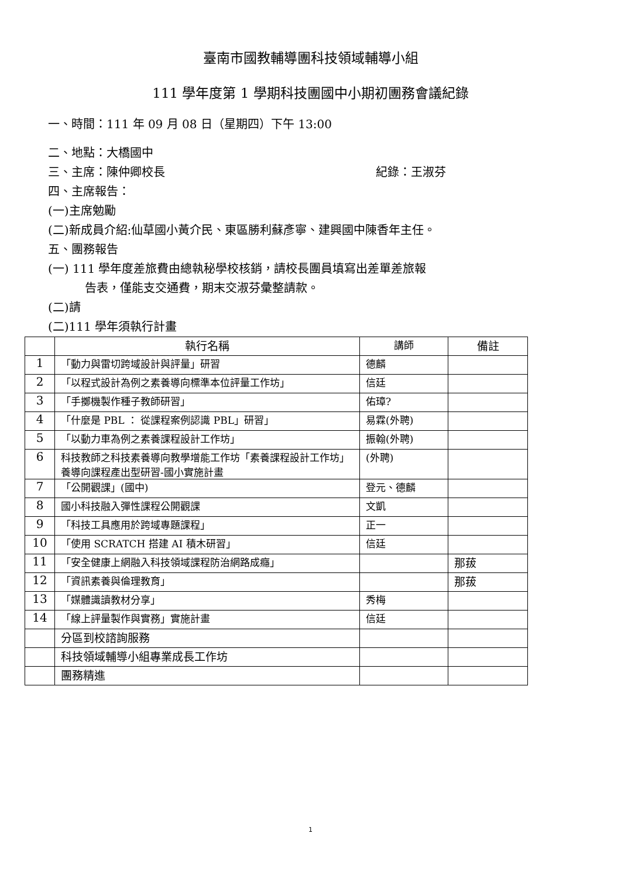臺南市國教輔導團科技領域輔導小組
111 學年度第 1 學期科技團國中小期初團務會議紀錄
一、時間：111 年 09 月 08 日（星期四）下午 13:00
二、地點：大橋國中
三、主席：陳仲卿校長 紀錄：王淑芬
四、主席報告：
(一)主席勉勵
(二)新成員介紹:仙草國小黃介民、東區勝利蘇彥寧、建興國中陳香年主任。
五、團務報告
(一) 111 學年度差旅費由總執秘學校核銷，請校長團員填寫出差單差旅報
告表，僅能支交通費，期末交淑芬彙整請款。
(二)請
(二)111 學年須執行計畫
| | 執行名稱 | 講師 | 備註 |
| --- | --- | --- | --- |
| 1 | 「動力與雷切跨域設計與評量」研習 | 德麟 | |
| 2 | 「以程式設計為例之素養導向標準本位評量工作坊」 | 信廷 | |
| 3 | 「手擲機製作種子教師研習」 | 佑璋? | |
| 4 | 「什麼是 PBL ： 從課程案例認識 PBL」研習」 | 易霖(外聘) | |
| 5 | 「以動力車為例之素養課程設計工作坊」 | 振翰(外聘) | |
| 6 | 科技教師之科技素養導向教學增能工作坊「素養課程設計工作坊」養導向課程產出型研習-國小實施計畫 | (外聘) | |
| 7 | 「公開觀課」(國中) | 登元、德麟 | |
| 8 | 國小科技融入彈性課程公開觀課 | 文凱 | |
| 9 | 「科技工具應用於跨域專題課程」 | 正一 | |
| 10 | 「使用 SCRATCH 搭建 AI 積木研習」 | 信廷 | |
| 11 | 「安全健康上網融入科技領域課程防治網路成癮」 | | 那菝 |
| 12 | 「資訊素養與倫理教育」 | | 那菝 |
| 13 | 「媒體識讀教材分享」 | 秀梅 | |
| 14 | 「線上評量製作與實務」實施計畫 | 信廷 | |
| | 分區到校諮詢服務 | | |
| | 科技領域輔導小組專業成長工作坊 | | |
| | 團務精進 | | |
1